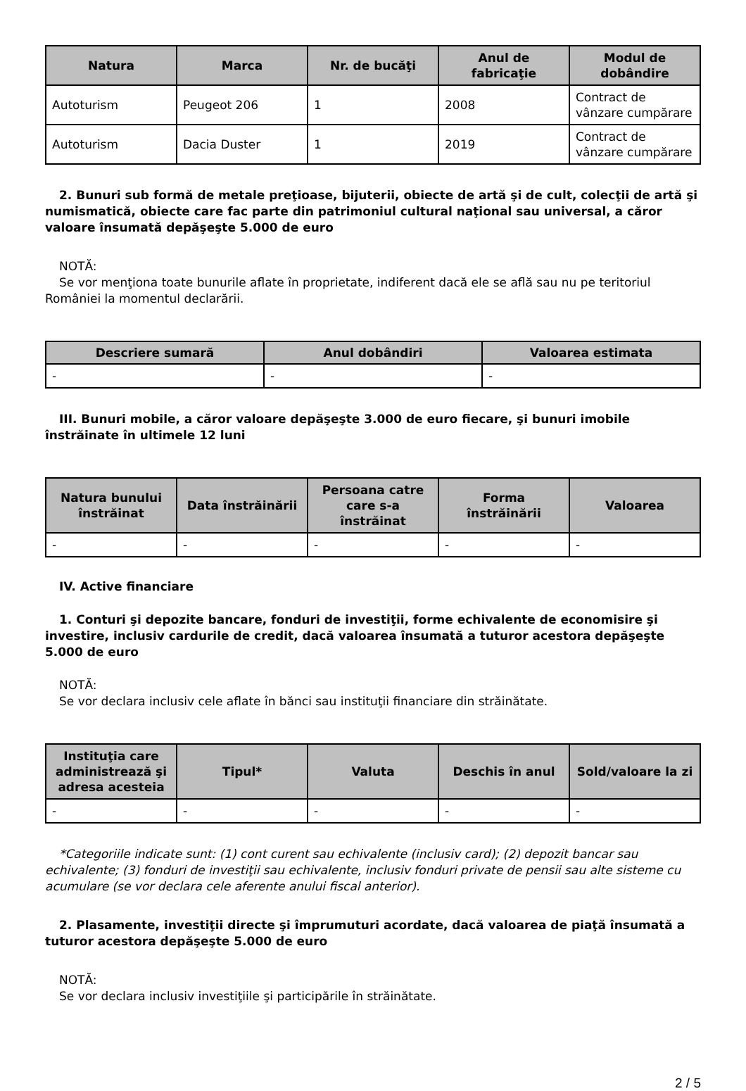| Natura | Marca | Nr. de bucăţi | Anul de fabricaţie | Modul de dobândire |
| --- | --- | --- | --- | --- |
| Autoturism | Peugeot 206 | 1 | 2008 | Contract de vânzare cumpărare |
| Autoturism | Dacia Duster | 1 | 2019 | Contract de vânzare cumpărare |
2. Bunuri sub formă de metale preţioase, bijuterii, obiecte de artă şi de cult, colecţii de artă şi numismatică, obiecte care fac parte din patrimoniul cultural naţional sau universal, a căror valoare însumată depăşeşte 5.000 de euro
NOTĂ:
Se vor menţiona toate bunurile aflate în proprietate, indiferent dacă ele se află sau nu pe teritoriul României la momentul declarării.
| Descriere sumară | Anul dobândiri | Valoarea estimata |
| --- | --- | --- |
| - | - | - |
III. Bunuri mobile, a căror valoare depăşeşte 3.000 de euro fiecare, şi bunuri imobile înstrăinate în ultimele 12 luni
| Natura bunului înstrăinat | Data înstrăinării | Persoana catre care s-a înstrăinat | Forma înstrăinării | Valoarea |
| --- | --- | --- | --- | --- |
| - | - | - | - | - |
IV. Active financiare
1. Conturi şi depozite bancare, fonduri de investiţii, forme echivalente de economisire şi investire, inclusiv cardurile de credit, dacă valoarea însumată a tuturor acestora depăşeşte 5.000 de euro
NOTĂ:
Se vor declara inclusiv cele aflate în bănci sau instituţii financiare din străinătate.
| Instituţia care administrează şi adresa acesteia | Tipul* | Valuta | Deschis în anul | Sold/valoare la zi |
| --- | --- | --- | --- | --- |
| - | - | - | - | - |
*Categoriile indicate sunt: (1) cont curent sau echivalente (inclusiv card); (2) depozit bancar sau echivalente; (3) fonduri de investiţii sau echivalente, inclusiv fonduri private de pensii sau alte sisteme cu acumulare (se vor declara cele aferente anului fiscal anterior).
2. Plasamente, investiţii directe şi împrumuturi acordate, dacă valoarea de piaţă însumată a tuturor acestora depăşeşte 5.000 de euro
NOTĂ:
Se vor declara inclusiv investiţiile şi participările în străinătate.
2 / 5